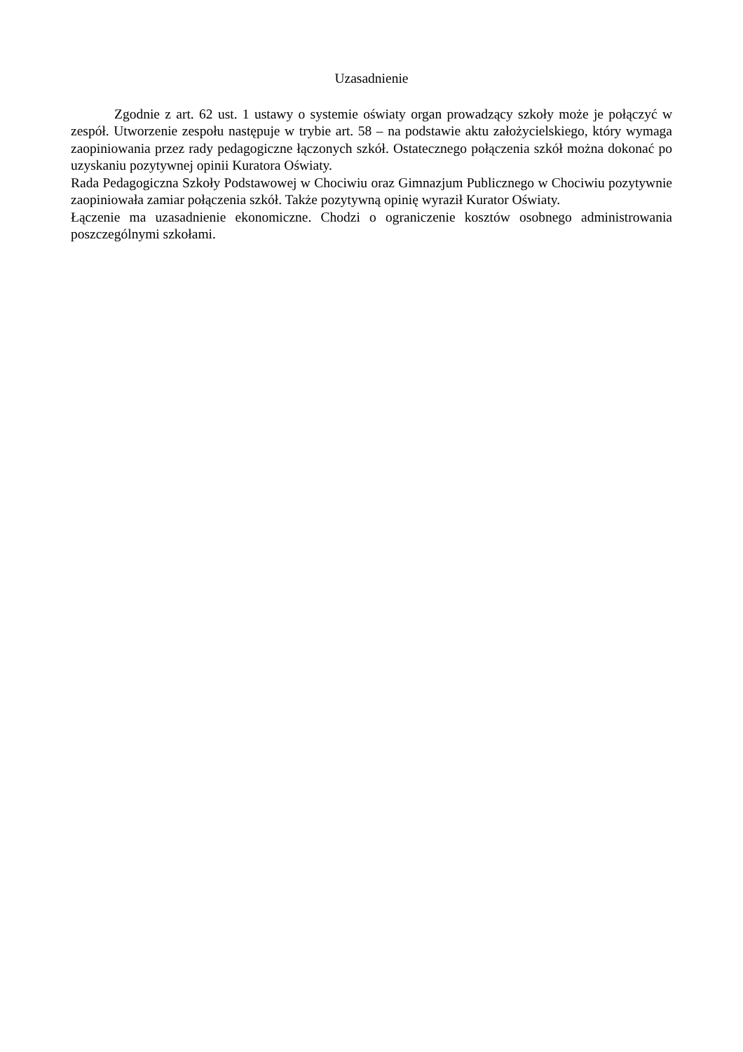Uzasadnienie
Zgodnie z art. 62 ust. 1 ustawy o systemie oświaty organ prowadzący szkoły może je połączyć w zespół. Utworzenie zespołu następuje w trybie art. 58 – na podstawie aktu założycielskiego, który wymaga zaopiniowania przez rady pedagogiczne łączonych szkół. Ostatecznego połączenia szkół można dokonać po uzyskaniu pozytywnej opinii Kuratora Oświaty.
Rada Pedagogiczna Szkoły Podstawowej w Chociwiu oraz Gimnazjum Publicznego w Chociwiu pozytywnie zaopiniowała zamiar połączenia szkół. Także pozytywną opinię wyraził Kurator Oświaty.
Łączenie ma uzasadnienie ekonomiczne. Chodzi o ograniczenie kosztów osobnego administrowania poszczególnymi szkołami.